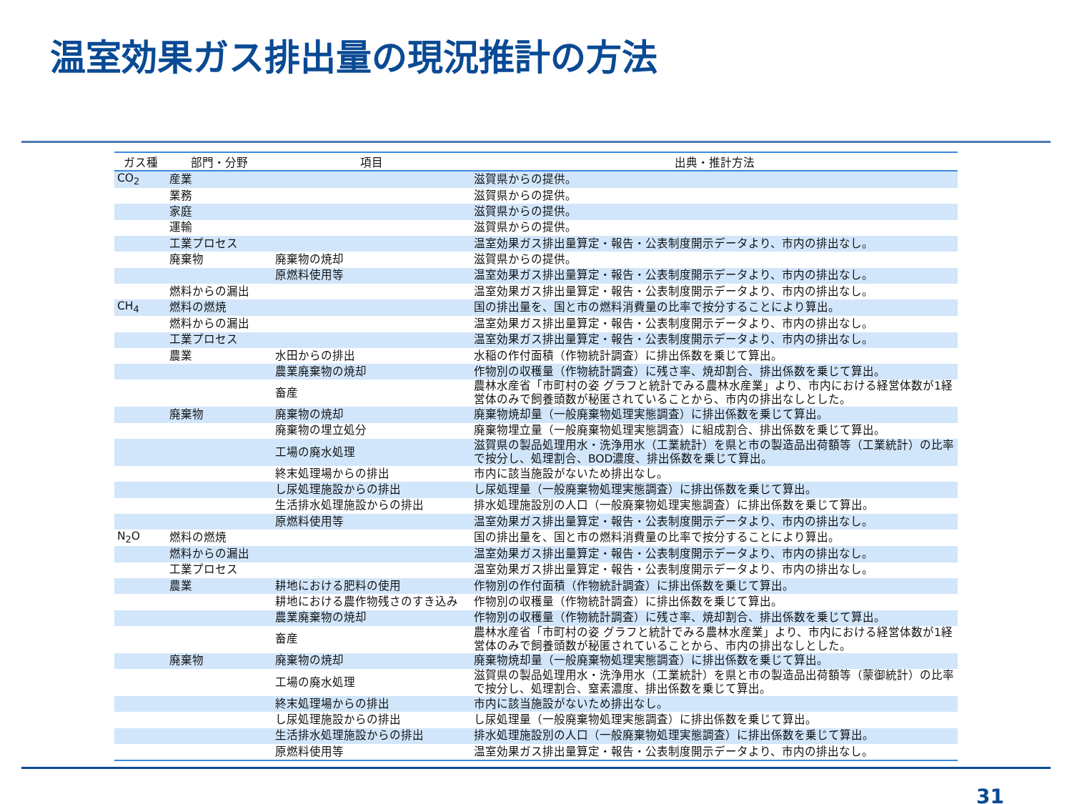温室効果ガス排出量の現況推計の方法
| ガス種 | 部門・分野 | 項目 | 出典・推計方法 |
| --- | --- | --- | --- |
| CO<sub>2</sub> | 産業 | | 滋賀県からの提供。 |
| | 業務 | | 滋賀県からの提供。 |
| | 家庭 | | 滋賀県からの提供。 |
| | 運輸 | | 滋賀県からの提供。 |
| | 工業プロセス | | 温室効果ガス排出量算定・報告・公表制度開示データより、市内の排出なし。 |
| | 廃棄物 | 廃棄物の焼却 | 滋賀県からの提供。 |
| | | 原燃料使用等 | 温室効果ガス排出量算定・報告・公表制度開示データより、市内の排出なし。 |
| | 燃料からの漏出 | | 温室効果ガス排出量算定・報告・公表制度開示データより、市内の排出なし。 |
| CH<sub>4</sub> | 燃料の燃焼 | | 国の排出量を、国と市の燃料消費量の比率で按分することにより算出。 |
| | 燃料からの漏出 | | 温室効果ガス排出量算定・報告・公表制度開示データより、市内の排出なし。 |
| | 工業プロセス | | 温室効果ガス排出量算定・報告・公表制度開示データより、市内の排出なし。 |
| | 農業 | 水田からの排出 | 水稲の作付面積（作物統計調査）に排出係数を乗じて算出。 |
| | | 農業廃棄物の焼却 | 作物別の収穫量（作物統計調査）に残さ率、焼却割合、排出係数を乗じて算出。 |
| | | 畜産 | 農林水産省「市町村の姿 グラフと統計でみる農林水産業」より、市内における経営体数が1経営体のみで飼養頭数が秘匿されていることから、市内の排出なしとした。 |
| | 廃棄物 | 廃棄物の焼却 | 廃棄物焼却量（一般廃棄物処理実態調査）に排出係数を乗じて算出。 |
| | | 廃棄物の埋立処分 | 廃棄物埋立量（一般廃棄物処理実態調査）に組成割合、排出係数を乗じて算出。 |
| | | 工場の廃水処理 | 滋賀県の製品処理用水・洗浄用水（工業統計）を県と市の製造品出荷額等（工業統計）の比率で按分し、処理割合、BOD濃度、排出係数を乗じて算出。 |
| | | 終末処理場からの排出 | 市内に該当施設がないため排出なし。 |
| | | し尿処理施設からの排出 | し尿処理量（一般廃棄物処理実態調査）に排出係数を乗じて算出。 |
| | | 生活排水処理施設からの排出 | 排水処理施設別の人口（一般廃棄物処理実態調査）に排出係数を乗じて算出。 |
| | | 原燃料使用等 | 温室効果ガス排出量算定・報告・公表制度開示データより、市内の排出なし。 |
| N<sub>2</sub>O | 燃料の燃焼 | | 国の排出量を、国と市の燃料消費量の比率で按分することにより算出。 |
| | 燃料からの漏出 | | 温室効果ガス排出量算定・報告・公表制度開示データより、市内の排出なし。 |
| | 工業プロセス | | 温室効果ガス排出量算定・報告・公表制度開示データより、市内の排出なし。 |
| | 農業 | 耕地における肥料の使用 | 作物別の作付面積（作物統計調査）に排出係数を乗じて算出。 |
| | | 耕地における農作物残さのすき込み | 作物別の収穫量（作物統計調査）に排出係数を乗じて算出。 |
| | | 農業廃棄物の焼却 | 作物別の収穫量（作物統計調査）に残さ率、焼却割合、排出係数を乗じて算出。 |
| | | 畜産 | 農林水産省「市町村の姿 グラフと統計でみる農林水産業」より、市内における経営体数が1経営体のみで飼養頭数が秘匿されていることから、市内の排出なしとした。 |
| | 廃棄物 | 廃棄物の焼却 | 廃棄物焼却量（一般廃棄物処理実態調査）に排出係数を乗じて算出。 |
| | | 工場の廃水処理 | 滋賀県の製品処理用水・洗浄用水（工業統計）を県と市の製造品出荷額等（蒙御統計）の比率で按分し、処理割合、窒素濃度、排出係数を乗じて算出。 |
| | | 終末処理場からの排出 | 市内に該当施設がないため排出なし。 |
| | | し尿処理施設からの排出 | し尿処理量（一般廃棄物処理実態調査）に排出係数を乗じて算出。 |
| | | 生活排水処理施設からの排出 | 排水処理施設別の人口（一般廃棄物処理実態調査）に排出係数を乗じて算出。 |
| | | 原燃料使用等 | 温室効果ガス排出量算定・報告・公表制度開示データより、市内の排出なし。 |
31